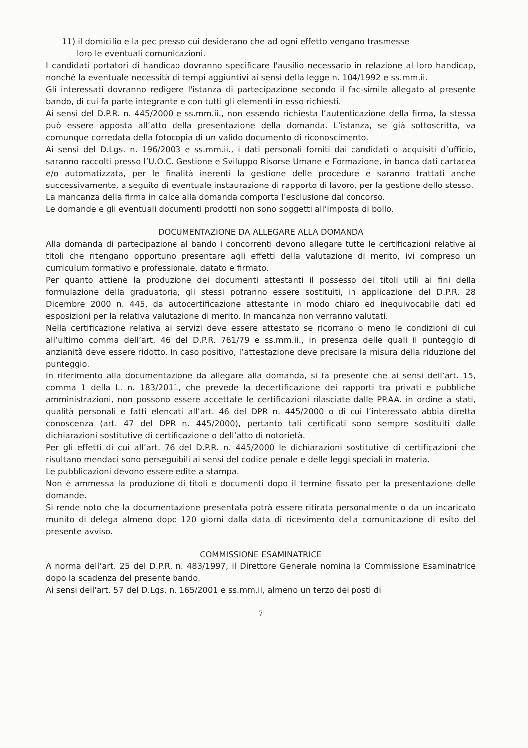11) il domicilio e la pec presso cui desiderano che ad ogni effetto vengano trasmesse
loro le eventuali comunicazioni.
I candidati portatori di handicap dovranno specificare l'ausilio necessario in relazione al loro handicap, nonché la eventuale necessità di tempi aggiuntivi ai sensi della legge n. 104/1992 e ss.mm.ii.
Gli interessati dovranno redigere l'istanza di partecipazione secondo il fac-simile allegato al presente bando, di cui fa parte integrante e con tutti gli elementi in esso richiesti.
Ai sensi del D.P.R. n. 445/2000 e ss.mm.ii., non essendo richiesta l’autenticazione della firma, la stessa può essere apposta all’atto della presentazione della domanda. L’istanza, se già sottoscritta, va comunque corredata della fotocopia di un valido documento di riconoscimento.
Ai sensi del D.Lgs. n. 196/2003 e ss.mm.ii., i dati personali forniti dai candidati o acquisiti d’ufficio, saranno raccolti presso l’U.O.C. Gestione e Sviluppo Risorse Umane e Formazione, in banca dati cartacea e/o automatizzata, per le finalità inerenti la gestione delle procedure e saranno trattati anche successivamente, a seguito di eventuale instaurazione di rapporto di lavoro, per la gestione dello stesso.
La mancanza della firma in calce alla domanda comporta l'esclusione dal concorso.
Le domande e gli eventuali documenti prodotti non sono soggetti all’imposta di bollo.
DOCUMENTAZIONE DA ALLEGARE ALLA DOMANDA
Alla domanda di partecipazione al bando i concorrenti devono allegare tutte le certificazioni relative ai titoli che ritengano opportuno presentare agli effetti della valutazione di merito, ivi compreso un curriculum formativo e professionale, datato e firmato.
Per quanto attiene la produzione dei documenti attestanti il possesso dei titoli utili ai fini della formulazione della graduatoria, gli stessi potranno essere sostituiti, in applicazione del D.P.R. 28 Dicembre 2000 n. 445, da autocertificazione attestante in modo chiaro ed inequivocabile dati ed esposizioni per la relativa valutazione di merito. In mancanza non verranno valutati.
Nella certificazione relativa ai servizi deve essere attestato se ricorrano o meno le condizioni di cui all’ultimo comma dell’art. 46 del D.P.R. 761/79 e ss.mm.ii., in presenza delle quali il punteggio di anzianità deve essere ridotto. In caso positivo, l’attestazione deve precisare la misura della riduzione del punteggio.
In riferimento alla documentazione da allegare alla domanda, si fa presente che ai sensi dell’art. 15, comma 1 della L. n. 183/2011, che prevede la decertificazione dei rapporti tra privati e pubbliche amministrazioni, non possono essere accettate le certificazioni rilasciate dalle PP.AA. in ordine a stati, qualità personali e fatti elencati all’art. 46 del DPR n. 445/2000 o di cui l’interessato abbia diretta conoscenza (art. 47 del DPR n. 445/2000), pertanto tali certificati sono sempre sostituiti dalle dichiarazioni sostitutive di certificazione o dell’atto di notorietà.
Per gli effetti di cui all’art. 76 del D.P.R. n. 445/2000 le dichiarazioni sostitutive di certificazioni che risultano mendaci sono perseguibili ai sensi del codice penale e delle leggi speciali in materia.
Le pubblicazioni devono essere edite a stampa.
Non è ammessa la produzione di titoli e documenti dopo il termine fissato per la presentazione delle domande.
Si rende noto che la documentazione presentata potrà essere ritirata personalmente o da un incaricato munito di delega almeno dopo 120 giorni dalla data di ricevimento della comunicazione di esito del presente avviso.
COMMISSIONE ESAMINATRICE
A norma dell’art. 25 del D.P.R. n. 483/1997, il Direttore Generale nomina la Commissione Esaminatrice dopo la scadenza del presente bando.
Ai sensi dell'art. 57 del D.Lgs. n. 165/2001 e ss.mm.ii, almeno un terzo dei posti di
7